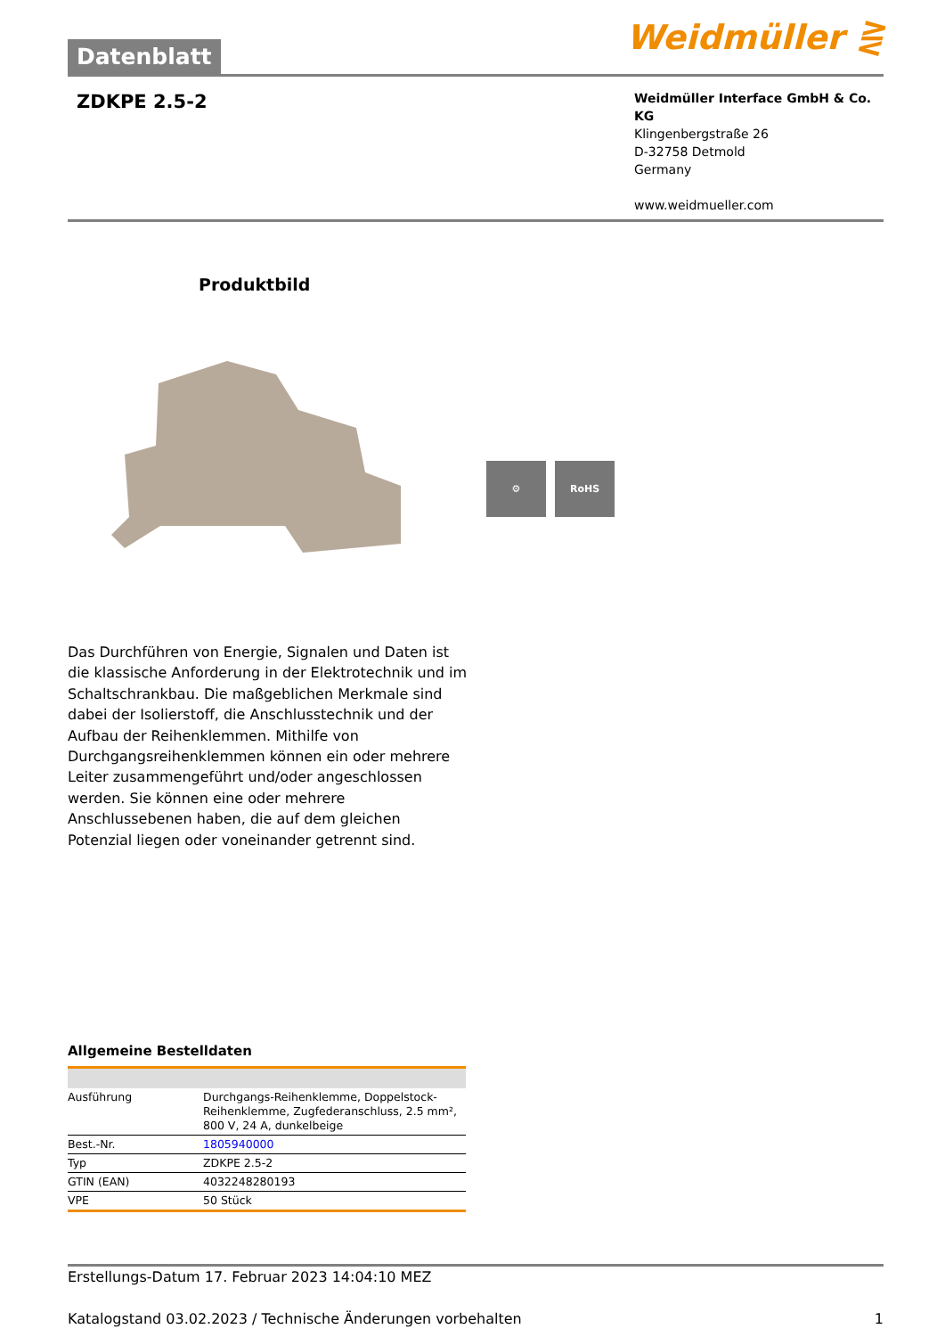Datenblatt
Weidmüller ⋛
ZDKPE 2.5-2
Weidmüller Interface GmbH & Co. KG
Klingenbergstraße 26
D-32758 Detmold
Germany
www.weidmueller.com
Produktbild
⚙ RoHS
Das Durchführen von Energie, Signalen und Daten ist die klassische Anforderung in der Elektrotechnik und im Schaltschrankbau. Die maßgeblichen Merkmale sind dabei der Isolierstoff, die Anschlusstechnik und der Aufbau der Reihenklemmen. Mithilfe von Durchgangsreihenklemmen können ein oder mehrere Leiter zusammengeführt und/oder angeschlossen werden. Sie können eine oder mehrere Anschlussebenen haben, die auf dem gleichen Potenzial liegen oder voneinander getrennt sind.
Allgemeine Bestelldaten
| Ausführung | Durchgangs-Reihenklemme, Doppelstock-Reihenklemme, Zugfederanschluss, 2.5 mm², 800 V, 24 A, dunkelbeige |
| Best.-Nr. | 1805940000 |
| Typ | ZDKPE 2.5-2 |
| GTIN (EAN) | 4032248280193 |
| VPE | 50 Stück |
Erstellungs-Datum 17. Februar 2023 14:04:10 MEZ
Katalogstand 03.02.2023 / Technische Änderungen vorbehalten 1